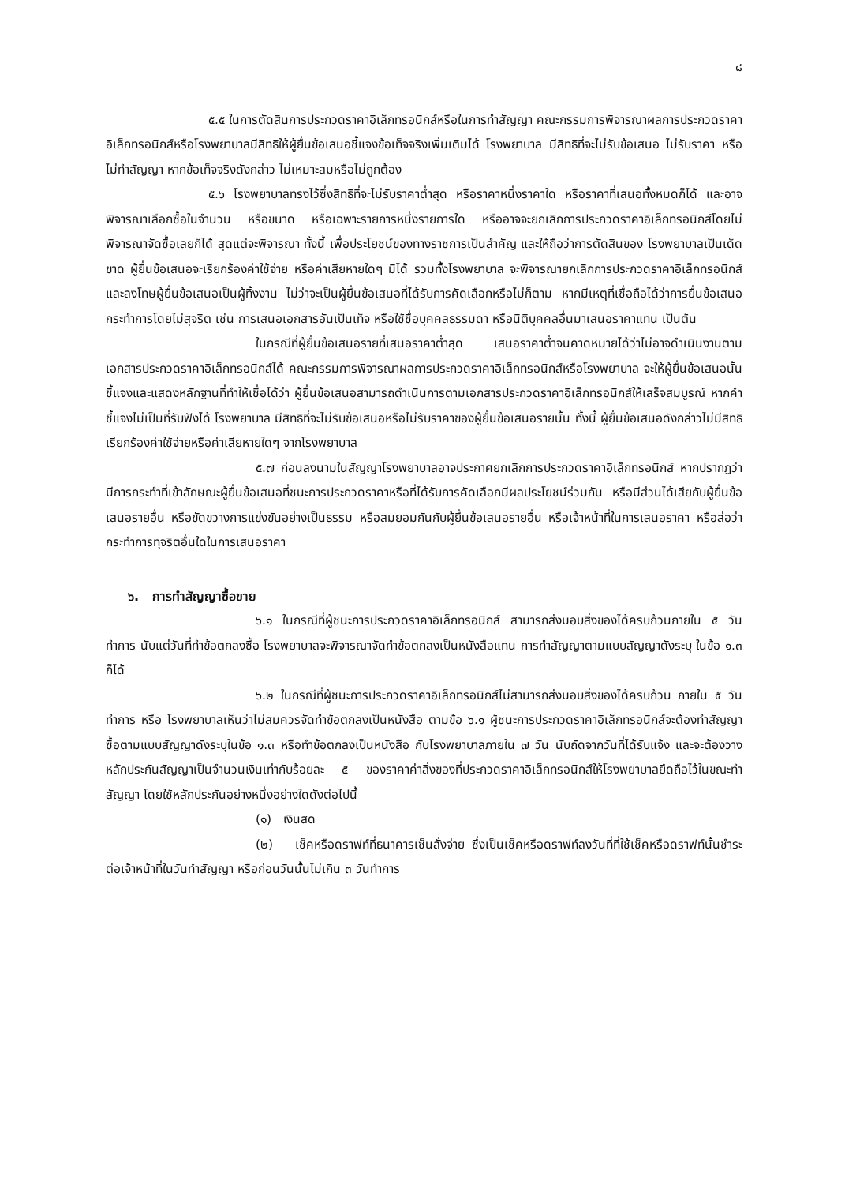๘
๕.๕ ในการตัดสินการประกวดราคาอิเล็กทรอนิกส์หรือในการทำสัญญา คณะกรรมการพิจารณาผลการประกวดราคาอิเล็กทรอนิกส์หรือโรงพยาบาลมีสิทธิให้ผู้ยื่นข้อเสนอชี้แจงข้อเท็จจริงเพิ่มเติมได้ โรงพยาบาล มีสิทธิที่จะไม่รับข้อเสนอ ไม่รับราคา หรือไม่ทำสัญญา หากข้อเท็จจริงดังกล่าว ไม่เหมาะสมหรือไม่ถูกต้อง
๕.๖ โรงพยาบาลทรงไว้ซึ่งสิทธิที่จะไม่รับราคาต่ำสุด หรือราคาหนึ่งราคาใด หรือราคาที่เสนอทั้งหมดก็ได้ และอาจพิจารณาเลือกซื้อในจำนวน หรือขนาด หรือเฉพาะรายการหนึ่งรายการใด หรืออาจจะยกเลิกการประกวดราคาอิเล็กทรอนิกส์โดยไม่พิจารณาจัดซื้อเลยก็ได้ สุดแต่จะพิจารณา ทั้งนี้ เพื่อประโยชน์ของทางราชการเป็นสำคัญ และให้ถือว่าการตัดสินของ โรงพยาบาลเป็นเด็ดขาด ผู้ยื่นข้อเสนอจะเรียกร้องค่าใช้จ่าย หรือค่าเสียหายใดๆ มิได้ รวมทั้งโรงพยาบาล จะพิจารณายกเลิกการประกวดราคาอิเล็กทรอนิกส์และลงโทษผู้ยื่นข้อเสนอเป็นผู้ทิ้งงาน ไม่ว่าจะเป็นผู้ยื่นข้อเสนอที่ได้รับการคัดเลือกหรือไม่ก็ตาม หากมีเหตุที่เชื่อถือได้ว่าการยื่นข้อเสนอกระทำการโดยไม่สุจริต เช่น การเสนอเอกสารอันเป็นเท็จ หรือใช้ชื่อบุคคลธรรมดา หรือนิติบุคคลอื่นมาเสนอราคาแทน เป็นต้น
ในกรณีที่ผู้ยื่นข้อเสนอรายที่เสนอราคาต่ำสุด เสนอราคาต่ำจนคาดหมายได้ว่าไม่อาจดำเนินงานตามเอกสารประกวดราคาอิเล็กทรอนิกส์ได้ คณะกรรมการพิจารณาผลการประกวดราคาอิเล็กทรอนิกส์หรือโรงพยาบาล จะให้ผู้ยื่นข้อเสนอนั้นชี้แจงและแสดงหลักฐานที่ทำให้เชื่อได้ว่า ผู้ยื่นข้อเสนอสามารถดำเนินการตามเอกสารประกวดราคาอิเล็กทรอนิกส์ให้เสร็จสมบูรณ์ หากคำชี้แจงไม่เป็นที่รับฟังได้ โรงพยาบาล มีสิทธิที่จะไม่รับข้อเสนอหรือไม่รับราคาของผู้ยื่นข้อเสนอรายนั้น ทั้งนี้ ผู้ยื่นข้อเสนอดังกล่าวไม่มีสิทธิเรียกร้องค่าใช้จ่ายหรือค่าเสียหายใดๆ จากโรงพยาบาล
๕.๗ ก่อนลงนามในสัญญาโรงพยาบาลอาจประกาศยกเลิกการประกวดราคาอิเล็กทรอนิกส์ หากปรากฏว่ามีการกระทำที่เข้าลักษณะผู้ยื่นข้อเสนอที่ชนะการประกวดราคาหรือที่ได้รับการคัดเลือกมีผลประโยชน์ร่วมกัน หรือมีส่วนได้เสียกับผู้ยื่นข้อเสนอรายอื่น หรือขัดขวางการแข่งขันอย่างเป็นธรรม หรือสมยอมกันกับผู้ยื่นข้อเสนอรายอื่น หรือเจ้าหน้าที่ในการเสนอราคา หรือส่อว่ากระทำการทุจริตอื่นใดในการเสนอราคา
๖. การทำสัญญาซื้อขาย
๖.๑ ในกรณีที่ผู้ชนะการประกวดราคาอิเล็กทรอนิกส์ สามารถส่งมอบสิ่งของได้ครบถ้วนภายใน ๕ วันทำการ นับแต่วันที่ทำข้อตกลงซื้อ โรงพยาบาลจะพิจารณาจัดทำข้อตกลงเป็นหนังสือแทน การทำสัญญาตามแบบสัญญาดังระบุ ในข้อ ๑.๓ ก็ได้
๖.๒ ในกรณีที่ผู้ชนะการประกวดราคาอิเล็กทรอนิกส์ไม่สามารถส่งมอบสิ่งของได้ครบถ้วน ภายใน ๕ วันทำการ หรือ โรงพยาบาลเห็นว่าไม่สมควรจัดทำข้อตกลงเป็นหนังสือ ตามข้อ ๖.๑ ผู้ชนะการประกวดราคาอิเล็กทรอนิกส์จะต้องทำสัญญาซื้อตามแบบสัญญาดังระบุในข้อ ๑.๓ หรือทำข้อตกลงเป็นหนังสือ กับโรงพยาบาลภายใน ๗ วัน นับถัดจากวันที่ได้รับแจ้ง และจะต้องวางหลักประกันสัญญาเป็นจำนวนเงินเท่ากับร้อยละ ๕ ของราคาค่าสิ่งของที่ประกวดราคาอิเล็กทรอนิกส์ให้โรงพยาบาลยึดถือไว้ในขณะทำสัญญา โดยใช้หลักประกันอย่างหนึ่งอย่างใดดังต่อไปนี้
(๑) เงินสด
(๒) เช็คหรือดราฟท์ที่ธนาคารเซ็นสั่งจ่าย ซึ่งเป็นเช็คหรือดราฟท์ลงวันที่ที่ใช้เช็คหรือดราฟท์นั้นชำระต่อเจ้าหน้าที่ในวันทำสัญญา หรือก่อนวันนั้นไม่เกิน ๓ วันทำการ